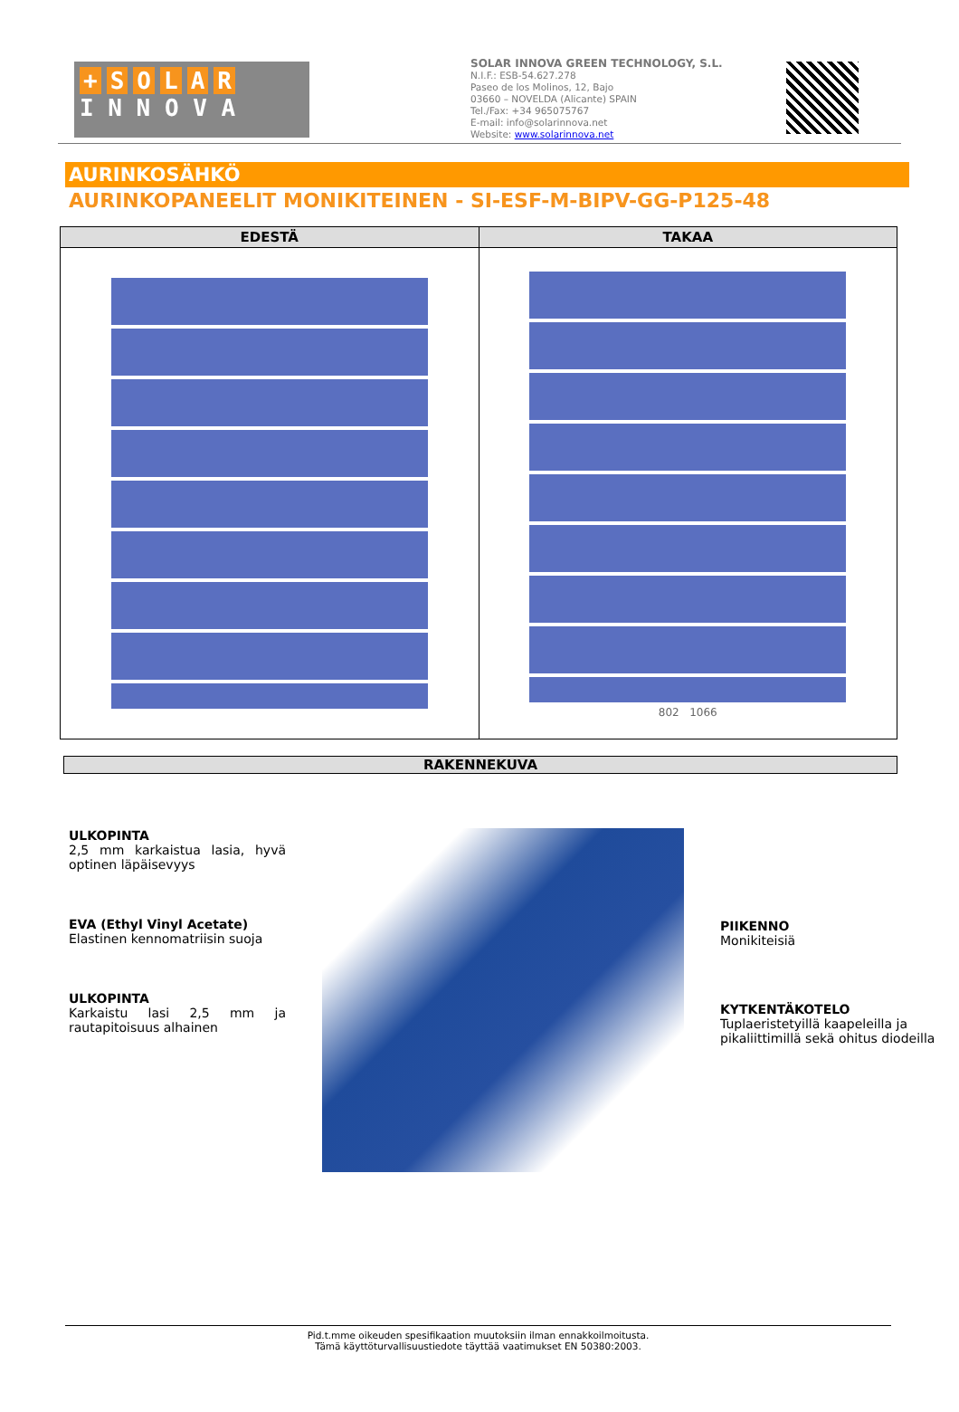+ SOLAR
I N N O V A
SOLAR INNOVA GREEN TECHNOLOGY, S.L.
N.I.F.: ESB-54.627.278
Paseo de los Molinos, 12, Bajo
03660 – NOVELDA (Alicante) SPAIN
Tel./Fax: +34 965075767
E-mail: info@solarinnova.net
Website: www.solarinnova.net
AURINKOSÄHKÖ
AURINKOPANEELIT MONIKITEINEN - SI-ESF-M-BIPV-GG-P125-48
| EDESTÄ | TAKAA |
| --- | --- |
| | 802 1066 |
RAKENNEKUVA
ULKOPINTA
2,5 mm karkaistua lasia, hyvä optinen läpäisevyys
EVA (Ethyl Vinyl Acetate)
Elastinen kennomatriisin suoja
ULKOPINTA
Karkaistu lasi 2,5 mm ja rautapitoisuus alhainen
PIIKENNO
Monikiteisiä
KYTKENTÄKOTELO
Tuplaeristetyillä kaapeleilla ja pikaliittimillä sekä ohitus diodeilla
Pid.t.mme oikeuden spesifikaation muutoksiin ilman ennakkoilmoitusta.
Tämä käyttöturvallisuustiedote täyttää vaatimukset EN 50380:2003.